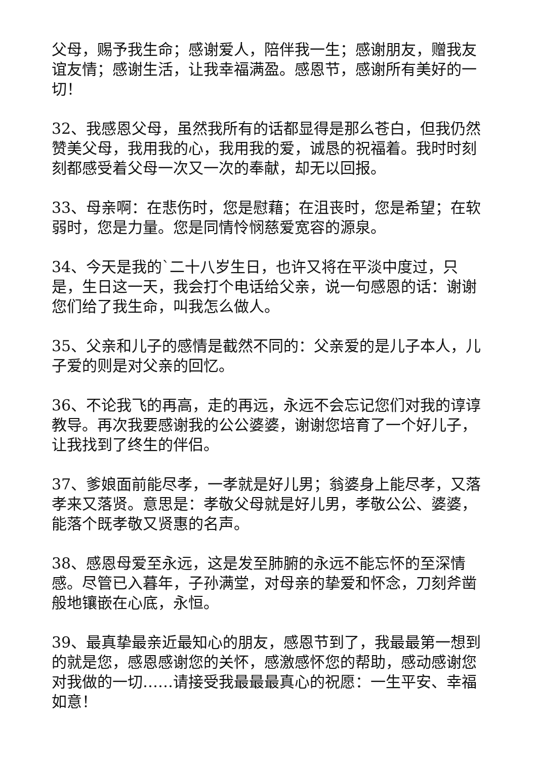父母，赐予我生命；感谢爱人，陪伴我一生；感谢朋友，赠我友谊友情；感谢生活，让我幸福满盈。感恩节，感谢所有美好的一切！
32、我感恩父母，虽然我所有的话都显得是那么苍白，但我仍然赞美父母，我用我的心，我用我的爱，诚恳的祝福着。我时时刻刻都感受着父母一次又一次的奉献，却无以回报。
33、母亲啊：在悲伤时，您是慰藉；在沮丧时，您是希望；在软弱时，您是力量。您是同情怜悯慈爱宽容的源泉。
34、今天是我的`二十八岁生日，也许又将在平淡中度过，只是，生日这一天，我会打个电话给父亲，说一句感恩的话：谢谢您们给了我生命，叫我怎么做人。
35、父亲和儿子的感情是截然不同的：父亲爱的是儿子本人，儿子爱的则是对父亲的回忆。
36、不论我飞的再高，走的再远，永远不会忘记您们对我的谆谆教导。再次我要感谢我的公公婆婆，谢谢您培育了一个好儿子，让我找到了终生的伴侣。
37、爹娘面前能尽孝，一孝就是好儿男；翁婆身上能尽孝，又落孝来又落贤。意思是：孝敬父母就是好儿男，孝敬公公、婆婆，能落个既孝敬又贤惠的名声。
38、感恩母爱至永远，这是发至肺腑的永远不能忘怀的至深情感。尽管已入暮年，子孙满堂，对母亲的挚爱和怀念，刀刻斧凿般地镶嵌在心底，永恒。
39、最真挚最亲近最知心的朋友，感恩节到了，我最最第一想到的就是您，感恩感谢您的关怀，感激感怀您的帮助，感动感谢您对我做的一切……请接受我最最最真心的祝愿：一生平安、幸福如意！